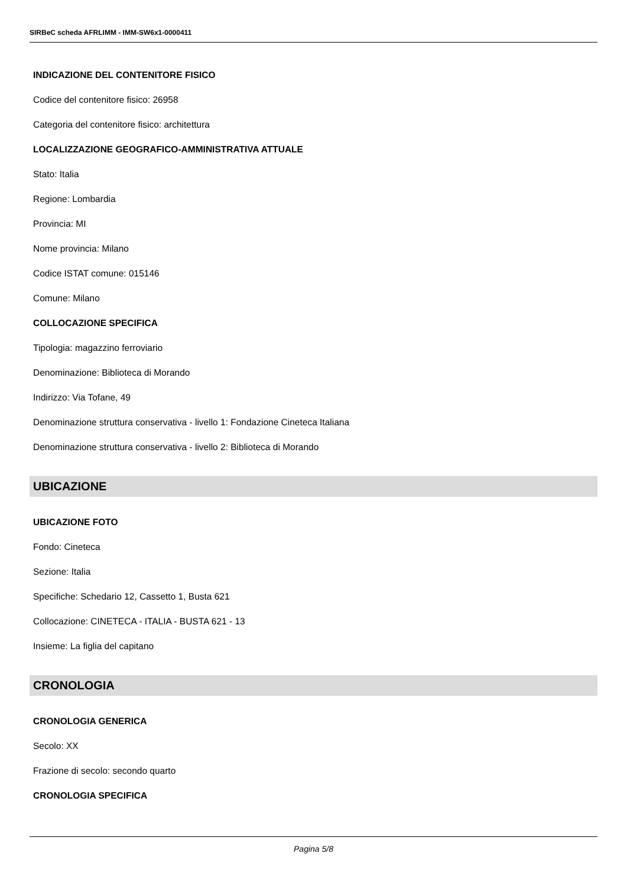SIRBeC scheda AFRLIMM - IMM-SW6x1-0000411
INDICAZIONE DEL CONTENITORE FISICO
Codice del contenitore fisico: 26958
Categoria del contenitore fisico: architettura
LOCALIZZAZIONE GEOGRAFICO-AMMINISTRATIVA ATTUALE
Stato: Italia
Regione: Lombardia
Provincia: MI
Nome provincia: Milano
Codice ISTAT comune: 015146
Comune: Milano
COLLOCAZIONE SPECIFICA
Tipologia: magazzino ferroviario
Denominazione: Biblioteca di Morando
Indirizzo: Via Tofane, 49
Denominazione struttura conservativa - livello 1: Fondazione Cineteca Italiana
Denominazione struttura conservativa - livello 2: Biblioteca di Morando
UBICAZIONE
UBICAZIONE FOTO
Fondo: Cineteca
Sezione: Italia
Specifiche: Schedario 12, Cassetto 1, Busta 621
Collocazione: CINETECA - ITALIA - BUSTA 621 - 13
Insieme: La figlia del capitano
CRONOLOGIA
CRONOLOGIA GENERICA
Secolo: XX
Frazione di secolo: secondo quarto
CRONOLOGIA SPECIFICA
Pagina 5/8